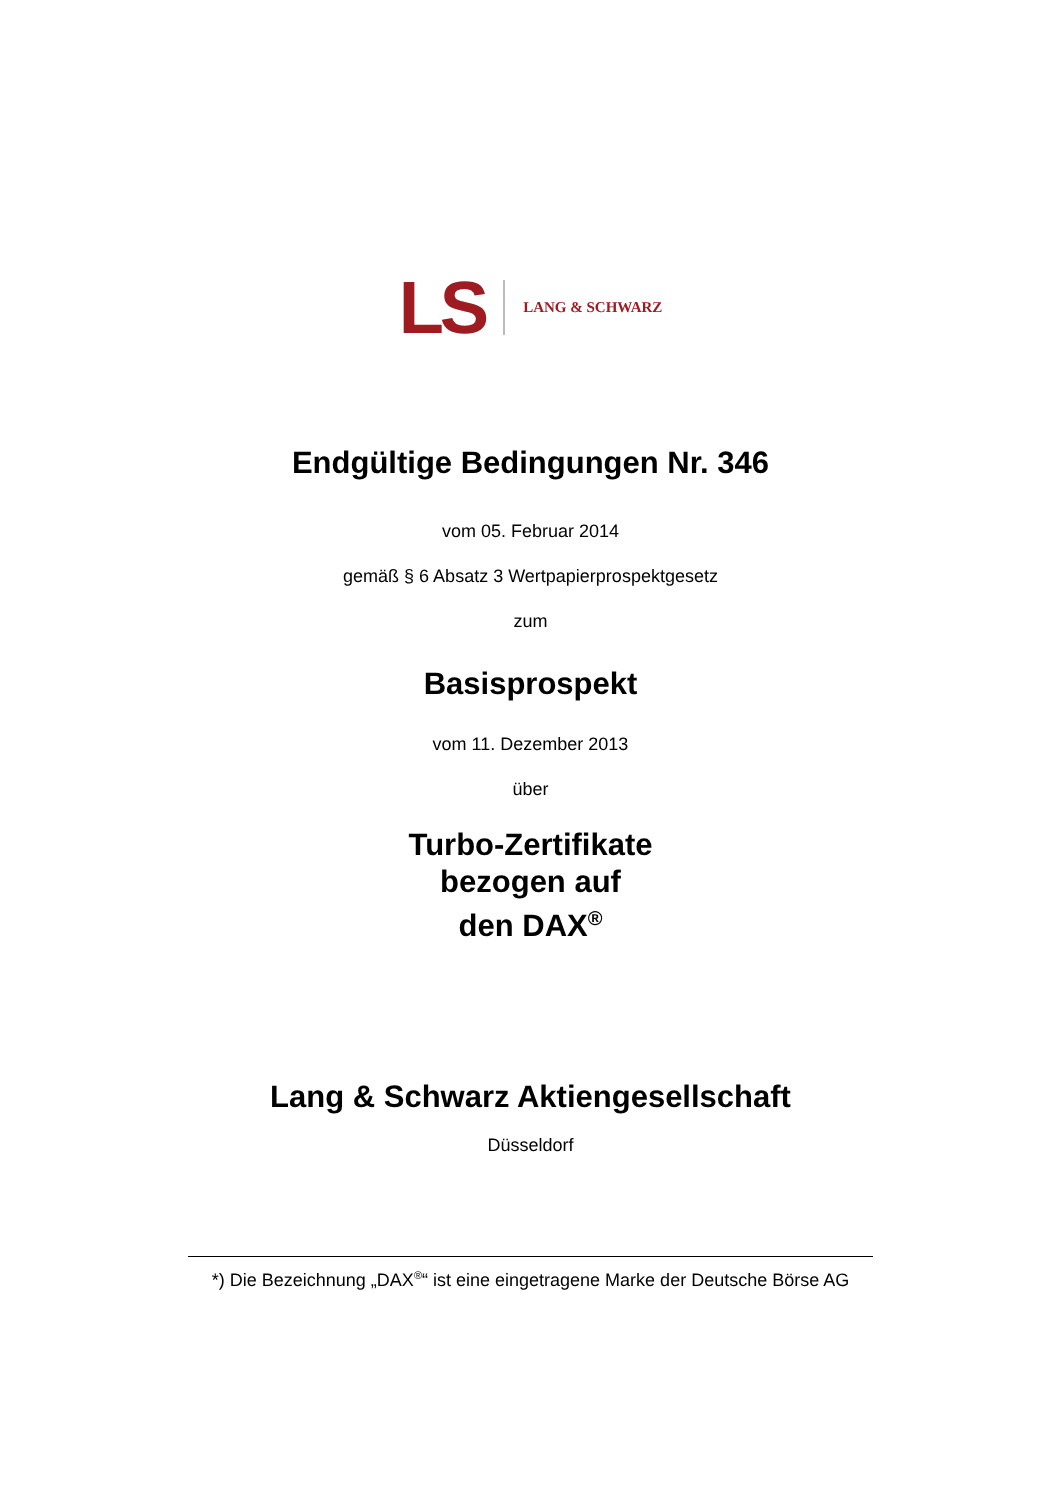LS LANG & SCHWARZ
Endgültige Bedingungen Nr. 346
vom 05. Februar 2014
gemäß § 6 Absatz 3 Wertpapierprospektgesetz
zum
Basisprospekt
vom 11. Dezember 2013
über
Turbo-Zertifikate
bezogen auf
den DAX<sup>®</sup>
Lang & Schwarz Aktiengesellschaft
Düsseldorf
*) Die Bezeichnung „DAX<sup>®</sup>“ ist eine eingetragene Marke der Deutsche Börse AG